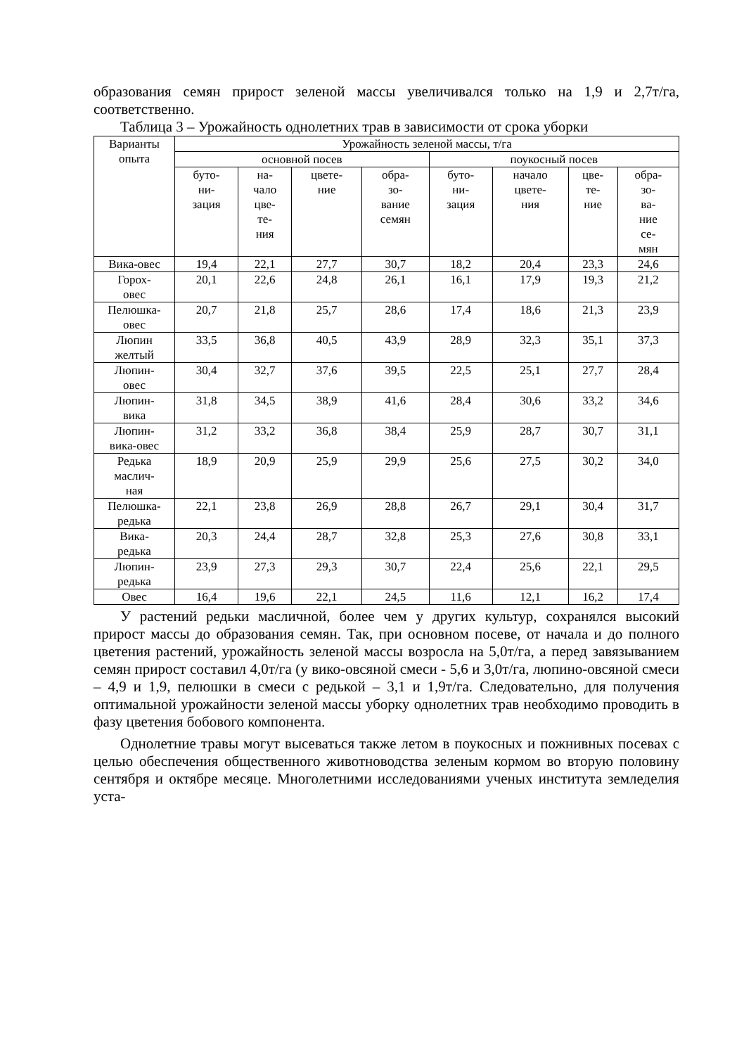образования семян прирост зеленой массы увеличивался только на 1,9 и 2,7т/га, соответственно.
Таблица 3 – Урожайность однолетних трав в зависимости от срока уборки
| Варианты опыта | Урожайность зеленой массы, т/га | | | | | | | |
| --- | --- | --- | --- | --- | --- | --- | --- | --- |
| | основной посев | | | | поукосный посев | | | |
| | буто- ни- зация | на- чало цве- те- ния | цвете- ние | обра- зо- вание семян | буто- ни- зация | начало цвете- ния | цве- те- ние | обра- зо- ва- ние се- мян |
| Вика-овес | 19,4 | 22,1 | 27,7 | 30,7 | 18,2 | 20,4 | 23,3 | 24,6 |
| Горох- овес | 20,1 | 22,6 | 24,8 | 26,1 | 16,1 | 17,9 | 19,3 | 21,2 |
| Пелюшка- овес | 20,7 | 21,8 | 25,7 | 28,6 | 17,4 | 18,6 | 21,3 | 23,9 |
| Люпин желтый | 33,5 | 36,8 | 40,5 | 43,9 | 28,9 | 32,3 | 35,1 | 37,3 |
| Люпин- овес | 30,4 | 32,7 | 37,6 | 39,5 | 22,5 | 25,1 | 27,7 | 28,4 |
| Люпин- вика | 31,8 | 34,5 | 38,9 | 41,6 | 28,4 | 30,6 | 33,2 | 34,6 |
| Люпин- вика-овес | 31,2 | 33,2 | 36,8 | 38,4 | 25,9 | 28,7 | 30,7 | 31,1 |
| Редька маслич- ная | 18,9 | 20,9 | 25,9 | 29,9 | 25,6 | 27,5 | 30,2 | 34,0 |
| Пелюшка- редька | 22,1 | 23,8 | 26,9 | 28,8 | 26,7 | 29,1 | 30,4 | 31,7 |
| Вика- редька | 20,3 | 24,4 | 28,7 | 32,8 | 25,3 | 27,6 | 30,8 | 33,1 |
| Люпин- редька | 23,9 | 27,3 | 29,3 | 30,7 | 22,4 | 25,6 | 22,1 | 29,5 |
| Овес | 16,4 | 19,6 | 22,1 | 24,5 | 11,6 | 12,1 | 16,2 | 17,4 |
У растений редьки масличной, более чем у других культур, сохранялся высокий прирост массы до образования семян. Так, при основном посеве, от начала и до полного цветения растений, урожайность зеленой массы возросла на 5,0т/га, а перед завязыванием семян прирост составил 4,0т/га (у вико-овсяной смеси - 5,6 и 3,0т/га, люпино-овсяной смеси – 4,9 и 1,9, пелюшки в смеси с редькой – 3,1 и 1,9т/га. Следовательно, для получения оптимальной урожайности зеленой массы уборку однолетних трав необходимо проводить в фазу цветения бобового компонента.
Однолетние травы могут высеваться также летом в поукосных и пожнивных посевах с целью обеспечения общественного животноводства зеленым кормом во вторую половину сентября и октябре месяце. Многолетними исследованиями ученых института земледелия уста-